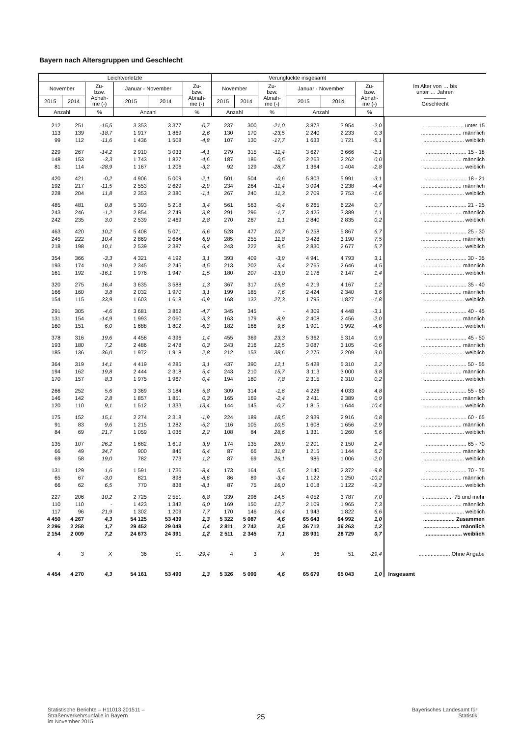Bayern nach Altersgruppen und Geschlecht
| Leichtverletzte | | | | | | Verunglückte insgesamt | | | | | | Im Alter von … bis unter … Jahren ———— Geschlecht |
| --- | --- | --- | --- | --- | --- | --- | --- | --- | --- | --- | --- | --- |
| November | | Zu- bzw. Abnah- me (-) | Januar - November | | Zu- bzw. Abnah- me (-) | November | | Zu- bzw. Abnah- me (-) | Januar - November | | Zu- bzw. Abnah- me (-) | |
| 2015 | 2014 | | 2015 | 2014 | | 2015 | 2014 | | 2015 | 2014 | | |
| Anzahl | | % | Anzahl | | % | Anzahl | | % | Anzahl | | % | |
| 212 | 251 | -15,5 | 3 353 | 3 377 | -0,7 | 237 | 300 | -21,0 | 3 873 | 3 954 | -2,0 | ........................... unter 15 |
| 113 | 139 | -18,7 | 1 917 | 1 869 | 2,6 | 130 | 170 | -23,5 | 2 240 | 2 233 | 0,3 | ........................... männlich |
| 99 | 112 | -11,6 | 1 436 | 1 508 | -4,8 | 107 | 130 | -17,7 | 1 633 | 1 721 | -5,1 | ........................... weiblich |
| 229 | 267 | -14,2 | 2 910 | 3 033 | -4,1 | 279 | 315 | -11,4 | 3 627 | 3 666 | -1,1 | ........................... 15 - 18 |
| 148 | 153 | -3,3 | 1 743 | 1 827 | -4,6 | 187 | 186 | 0,5 | 2 263 | 2 262 | 0,0 | ........................... männlich |
| 81 | 114 | -28,9 | 1 167 | 1 206 | -3,2 | 92 | 129 | -28,7 | 1 364 | 1 404 | -2,8 | ........................... weiblich |
| 420 | 421 | -0,2 | 4 906 | 5 009 | -2,1 | 501 | 504 | -0,6 | 5 803 | 5 991 | -3,1 | ........................... 18 - 21 |
| 192 | 217 | -11,5 | 2 553 | 2 629 | -2,9 | 234 | 264 | -11,4 | 3 094 | 3 238 | -4,4 | ........................... männlich |
| 228 | 204 | 11,8 | 2 353 | 2 380 | -1,1 | 267 | 240 | 11,3 | 2 709 | 2 753 | -1,6 | ........................... weiblich |
| 485 | 481 | 0,8 | 5 393 | 5 218 | 3,4 | 561 | 563 | -0,4 | 6 265 | 6 224 | 0,7 | ........................... 21 - 25 |
| 243 | 246 | -1,2 | 2 854 | 2 749 | 3,8 | 291 | 296 | -1,7 | 3 425 | 3 389 | 1,1 | ........................... männlich |
| 242 | 235 | 3,0 | 2 539 | 2 469 | 2,8 | 270 | 267 | 1,1 | 2 840 | 2 835 | 0,2 | ........................... weiblich |
| 463 | 420 | 10,2 | 5 408 | 5 071 | 6,6 | 528 | 477 | 10,7 | 6 258 | 5 867 | 6,7 | ........................... 25 - 30 |
| 245 | 222 | 10,4 | 2 869 | 2 684 | 6,9 | 285 | 255 | 11,8 | 3 428 | 3 190 | 7,5 | ........................... männlich |
| 218 | 198 | 10,1 | 2 539 | 2 387 | 6,4 | 243 | 222 | 9,5 | 2 830 | 2 677 | 5,7 | ........................... weiblich |
| 354 | 366 | -3,3 | 4 321 | 4 192 | 3,1 | 393 | 409 | -3,9 | 4 941 | 4 793 | 3,1 | ........................... 30 - 35 |
| 193 | 174 | 10,9 | 2 345 | 2 245 | 4,5 | 213 | 202 | 5,4 | 2 765 | 2 646 | 4,5 | ........................... männlich |
| 161 | 192 | -16,1 | 1 976 | 1 947 | 1,5 | 180 | 207 | -13,0 | 2 176 | 2 147 | 1,4 | ........................... weiblich |
| 320 | 275 | 16,4 | 3 635 | 3 588 | 1,3 | 367 | 317 | 15,8 | 4 219 | 4 167 | 1,2 | ........................... 35 - 40 |
| 166 | 160 | 3,8 | 2 032 | 1 970 | 3,1 | 199 | 185 | 7,6 | 2 424 | 2 340 | 3,6 | ........................... männlich |
| 154 | 115 | 33,9 | 1 603 | 1 618 | -0,9 | 168 | 132 | 27,3 | 1 795 | 1 827 | -1,8 | ........................... weiblich |
| 291 | 305 | -4,6 | 3 681 | 3 862 | -4,7 | 345 | 345 | - | 4 309 | 4 448 | -3,1 | ........................... 40 - 45 |
| 131 | 154 | -14,9 | 1 993 | 2 060 | -3,3 | 163 | 179 | -8,9 | 2 408 | 2 456 | -2,0 | ........................... männlich |
| 160 | 151 | 6,0 | 1 688 | 1 802 | -6,3 | 182 | 166 | 9,6 | 1 901 | 1 992 | -4,6 | ........................... weiblich |
| 378 | 316 | 19,6 | 4 458 | 4 396 | 1,4 | 455 | 369 | 23,3 | 5 362 | 5 314 | 0,9 | ........................... 45 - 50 |
| 193 | 180 | 7,2 | 2 486 | 2 478 | 0,3 | 243 | 216 | 12,5 | 3 087 | 3 105 | -0,6 | ........................... männlich |
| 185 | 136 | 36,0 | 1 972 | 1 918 | 2,8 | 212 | 153 | 38,6 | 2 275 | 2 209 | 3,0 | ........................... weiblich |
| 364 | 319 | 14,1 | 4 419 | 4 285 | 3,1 | 437 | 390 | 12,1 | 5 428 | 5 310 | 2,2 | ........................... 50 - 55 |
| 194 | 162 | 19,8 | 2 444 | 2 318 | 5,4 | 243 | 210 | 15,7 | 3 113 | 3 000 | 3,8 | ........................... männlich |
| 170 | 157 | 8,3 | 1 975 | 1 967 | 0,4 | 194 | 180 | 7,8 | 2 315 | 2 310 | 0,2 | ........................... weiblich |
| 266 | 252 | 5,6 | 3 369 | 3 184 | 5,8 | 309 | 314 | -1,6 | 4 226 | 4 033 | 4,8 | ........................... 55 - 60 |
| 146 | 142 | 2,8 | 1 857 | 1 851 | 0,3 | 165 | 169 | -2,4 | 2 411 | 2 389 | 0,9 | ........................... männlich |
| 120 | 110 | 9,1 | 1 512 | 1 333 | 13,4 | 144 | 145 | -0,7 | 1 815 | 1 644 | 10,4 | ........................... weiblich |
| 175 | 152 | 15,1 | 2 274 | 2 318 | -1,9 | 224 | 189 | 18,5 | 2 939 | 2 916 | 0,8 | ........................... 60 - 65 |
| 91 | 83 | 9,6 | 1 215 | 1 282 | -5,2 | 116 | 105 | 10,5 | 1 608 | 1 656 | -2,9 | ........................... männlich |
| 84 | 69 | 21,7 | 1 059 | 1 036 | 2,2 | 108 | 84 | 28,6 | 1 331 | 1 260 | 5,6 | ........................... weiblich |
| 135 | 107 | 26,2 | 1 682 | 1 619 | 3,9 | 174 | 135 | 28,9 | 2 201 | 2 150 | 2,4 | ........................... 65 - 70 |
| 66 | 49 | 34,7 | 900 | 846 | 6,4 | 87 | 66 | 31,8 | 1 215 | 1 144 | 6,2 | ........................... männlich |
| 69 | 58 | 19,0 | 782 | 773 | 1,2 | 87 | 69 | 26,1 | 986 | 1 006 | -2,0 | ........................... weiblich |
| 131 | 129 | 1,6 | 1 591 | 1 736 | -8,4 | 173 | 164 | 5,5 | 2 140 | 2 372 | -9,8 | ........................... 70 - 75 |
| 65 | 67 | -3,0 | 821 | 898 | -8,6 | 86 | 89 | -3,4 | 1 122 | 1 250 | -10,2 | ........................... männlich |
| 66 | 62 | 6,5 | 770 | 838 | -8,1 | 87 | 75 | 16,0 | 1 018 | 1 122 | -9,3 | ........................... weiblich |
| 227 | 206 | 10,2 | 2 725 | 2 551 | 6,8 | 339 | 296 | 14,5 | 4 052 | 3 787 | 7,0 | ..................... 75 und mehr |
| 110 | 110 | - | 1 423 | 1 342 | 6,0 | 169 | 150 | 12,7 | 2 109 | 1 965 | 7,3 | ........................... männlich |
| 117 | 96 | 21,9 | 1 302 | 1 209 | 7,7 | 170 | 146 | 16,4 | 1 943 | 1 822 | 6,6 | ........................... weiblich |
| 4 450 | 4 267 | 4,3 | 54 125 | 53 439 | 1,3 | 5 322 | 5 087 | 4,6 | 65 643 | 64 992 | 1,0 | ..................... Zusammen |
| 2 296 | 2 258 | 1,7 | 29 452 | 29 048 | 1,4 | 2 811 | 2 742 | 2,5 | 36 712 | 36 263 | 1,2 | ........................ männlich |
| 2 154 | 2 009 | 7,2 | 24 673 | 24 391 | 1,2 | 2 511 | 2 345 | 7,1 | 28 931 | 28 729 | 0,7 | ........................ weiblich |
| 4 | 3 | X | 36 | 51 | -29,4 | 4 | 3 | X | 36 | 51 | -29,4 | ..................... Ohne Angabe |
| 4 454 | 4 270 | 4,3 | 54 161 | 53 490 | 1,3 | 5 326 | 5 090 | 4,6 | 65 679 | 65 043 | 1,0 | Insgesamt |
Statistische Berichte – H11013 201511 –
Straßenverkehrsunfälle in Bayern
im November 2015
25
Bayerisches Landesamt für
Statistik